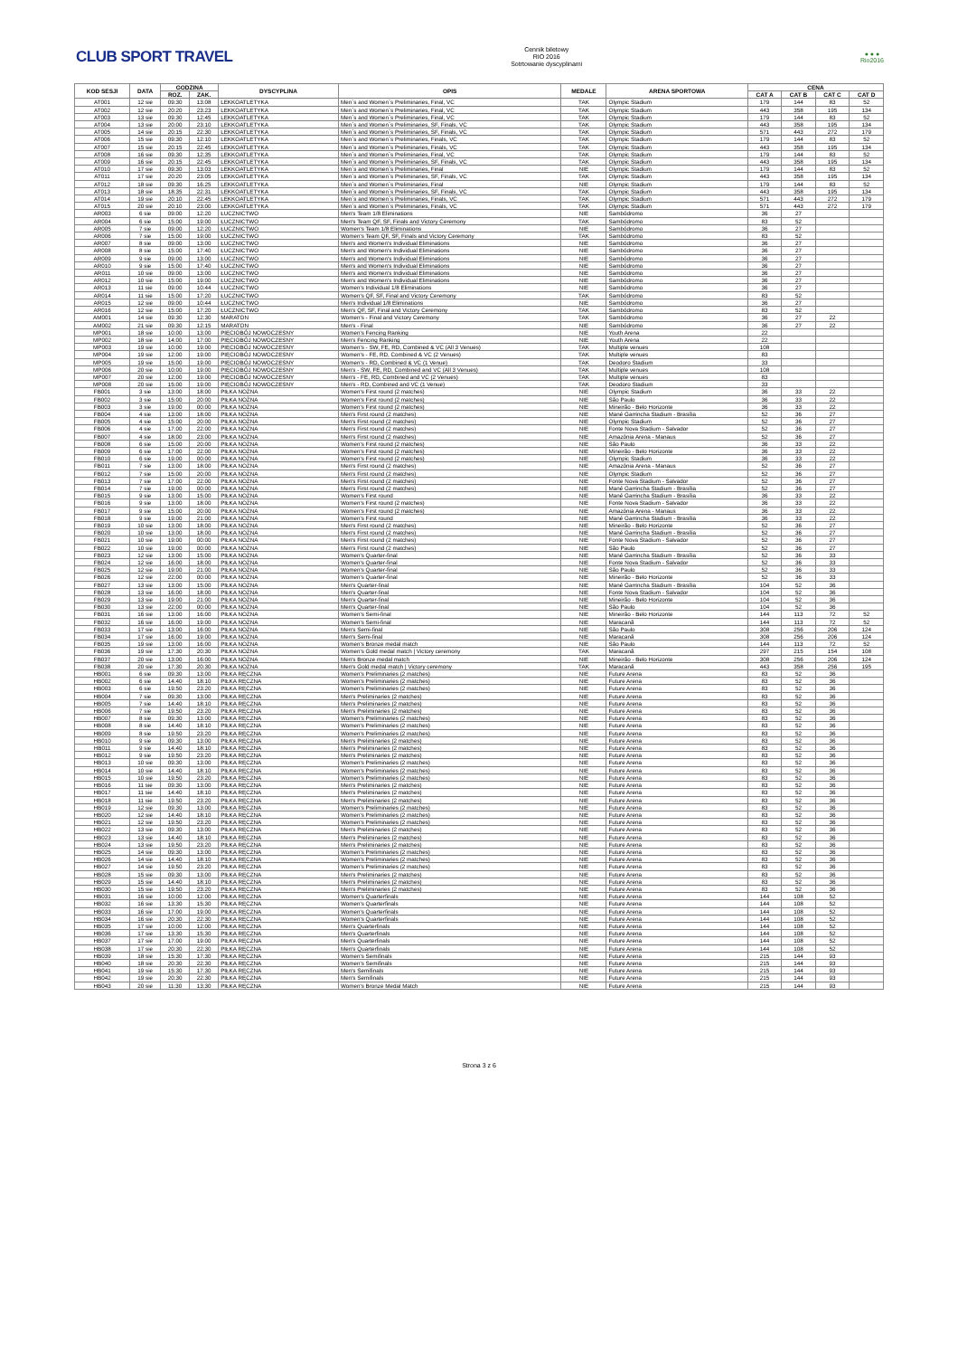CLUB SPORT TRAVEL
Cennik biletowy
RIO 2016
Sotrtowanie dyscyplinami
● ● ●
Rio2016
| KOD SESJI | DATA | GODZINA | | DYSCYPLINA | OPIS | MEDALE | ARENA SPORTOWA | CENA | | | |
| --- | --- | --- | --- | --- | --- | --- | --- | --- | --- | --- | --- |
| | | ROZ. | ZAK. | | | | | CAT A | CAT B | CAT C | CAT D |
| AT001 | 12 sie | 09:30 | 13:08 | LEKKOATLETYKA | Men´s and Women´s Preliminaries, Final, VC | TAK | Olympic Stadium | 179 | 144 | 83 | 52 |
| AT002 | 12 sie | 20:20 | 23:23 | LEKKOATLETYKA | Men´s and Women´s Preliminaries, Final, VC | TAK | Olympic Stadium | 443 | 358 | 195 | 134 |
| AT003 | 13 sie | 09:30 | 12:45 | LEKKOATLETYKA | Men´s and Women´s Preliminaries, Final, VC | TAK | Olympic Stadium | 179 | 144 | 83 | 52 |
| AT004 | 13 sie | 20:00 | 23:10 | LEKKOATLETYKA | Men´s and Women´s Preliminaries, SF, Finals, VC | TAK | Olympic Stadium | 443 | 358 | 195 | 134 |
| AT005 | 14 sie | 20:15 | 22:30 | LEKKOATLETYKA | Men´s and Women´s Preliminaries, SF, Finals, VC | TAK | Olympic Stadium | 571 | 443 | 272 | 179 |
| AT006 | 15 sie | 09:30 | 12:10 | LEKKOATLETYKA | Men´s and Women´s Preliminaries, Finals, VC | TAK | Olympic Stadium | 179 | 144 | 83 | 52 |
| AT007 | 15 sie | 20:15 | 22:45 | LEKKOATLETYKA | Men´s and Women´s Preliminaries, Finals, VC | TAK | Olympic Stadium | 443 | 358 | 195 | 134 |
| AT008 | 16 sie | 09:30 | 12:35 | LEKKOATLETYKA | Men´s and Women´s Preliminaries, Final, VC | TAK | Olympic Stadium | 179 | 144 | 83 | 52 |
| AT009 | 16 sie | 20:15 | 22:45 | LEKKOATLETYKA | Men´s and Women´s Preliminaries, SF, Finals, VC | TAK | Olympic Stadium | 443 | 358 | 195 | 134 |
| AT010 | 17 sie | 09:30 | 13:03 | LEKKOATLETYKA | Men´s and Women´s Preliminaries, Final | NIE | Olympic Stadium | 179 | 144 | 83 | 52 |
| AT011 | 17 sie | 20:20 | 23:05 | LEKKOATLETYKA | Men´s and Women´s Preliminaries, SF, Finals, VC | TAK | Olympic Stadium | 443 | 358 | 195 | 134 |
| AT012 | 18 sie | 09:30 | 16:25 | LEKKOATLETYKA | Men´s and Women´s Preliminaries, Final | NIE | Olympic Stadium | 179 | 144 | 83 | 52 |
| AT013 | 18 sie | 18:35 | 22:31 | LEKKOATLETYKA | Men´s and Women´s Preliminaries, SF, Finals, VC | TAK | Olympic Stadium | 443 | 358 | 195 | 134 |
| AT014 | 19 sie | 20:10 | 22:45 | LEKKOATLETYKA | Men´s and Women´s Preliminaries, Finals, VC | TAK | Olympic Stadium | 571 | 443 | 272 | 179 |
| AT015 | 20 sie | 20:10 | 23:00 | LEKKOATLETYKA | Men´s and Women´s Preliminaries, Finals, VC | TAK | Olympic Stadium | 571 | 443 | 272 | 179 |
| AR003 | 6 sie | 09:00 | 12:20 | ŁUCZNICTWO | Men's Team 1/8 Eliminations | NIE | Sambódromo | 36 | 27 | | |
| AR004 | 6 sie | 15:00 | 19:00 | ŁUCZNICTWO | Men's Team QF, SF, Finals and Victory Ceremony | TAK | Sambódromo | 83 | 52 | | |
| AR005 | 7 sie | 09:00 | 12:20 | ŁUCZNICTWO | Women's Team 1/8 Eliminations | NIE | Sambódromo | 36 | 27 | | |
| AR006 | 7 sie | 15:00 | 19:00 | ŁUCZNICTWO | Women's Team QF, SF, Finals and Victory Ceremony | TAK | Sambódromo | 83 | 52 | | |
| AR007 | 8 sie | 09:00 | 13:00 | ŁUCZNICTWO | Men's and Women's Individual Eliminations | NIE | Sambódromo | 36 | 27 | | |
| AR008 | 8 sie | 15:00 | 17:40 | ŁUCZNICTWO | Men's and Women's Individual Eliminations | NIE | Sambódromo | 36 | 27 | | |
| AR009 | 9 sie | 09:00 | 13:00 | ŁUCZNICTWO | Men's and Women's Individual Eliminations | NIE | Sambódromo | 36 | 27 | | |
| AR010 | 9 sie | 15:00 | 17:40 | ŁUCZNICTWO | Men's and Women's Individual Eliminations | NIE | Sambódromo | 36 | 27 | | |
| AR011 | 10 sie | 09:00 | 13:00 | ŁUCZNICTWO | Men's and Women's Individual Eliminations | NIE | Sambódromo | 36 | 27 | | |
| AR012 | 10 sie | 15:00 | 19:00 | ŁUCZNICTWO | Men's and Women's Individual Eliminations | NIE | Sambódromo | 36 | 27 | | |
| AR013 | 11 sie | 09:00 | 10:44 | ŁUCZNICTWO | Women's Individual 1/8 Eliminations | NIE | Sambódromo | 36 | 27 | | |
| AR014 | 11 sie | 15:00 | 17:20 | ŁUCZNICTWO | Women's QF, SF, Final and Victory Ceremony | TAK | Sambódromo | 83 | 52 | | |
| AR015 | 12 sie | 09:00 | 10:44 | ŁUCZNICTWO | Men's Individual 1/8 Eliminations | NIE | Sambódromo | 36 | 27 | | |
| AR016 | 12 sie | 15:00 | 17:20 | ŁUCZNICTWO | Men's QF, SF, Final and Victory Ceremony | TAK | Sambódromo | 83 | 52 | | |
| AM001 | 14 sie | 09:30 | 12:30 | MARATON | Women's - Final and Victory Ceremony | TAK | Sambódromo | 36 | 27 | 22 | |
| AM002 | 21 sie | 09:30 | 12:15 | MARATON | Men's - Final | NIE | Sambódromo | 36 | 27 | 22 | |
| MP001 | 18 sie | 10:00 | 13:00 | PIĘCIOBÓJ NOWOCZESNY | Women's Fencing Ranking | NIE | Youth Arena | 22 | | | |
| MP002 | 18 sie | 14:00 | 17:00 | PIĘCIOBÓJ NOWOCZESNY | Men's Fencing Ranking | NIE | Youth Arena | 22 | | | |
| MP003 | 19 sie | 10:00 | 19:00 | PIĘCIOBÓJ NOWOCZESNY | Women's - SW, FE, RD, Combined & VC (All 3 Venues) | TAK | Multiple venues | 108 | | | |
| MP004 | 19 sie | 12:00 | 19:00 | PIĘCIOBÓJ NOWOCZESNY | Women's - FE, RD, Combined & VC (2 Venues) | TAK | Multiple venues | 83 | | | |
| MP005 | 19 sie | 15:00 | 19:00 | PIĘCIOBÓJ NOWOCZESNY | Women's - RD, Combined & VC (1 Venue) | TAK | Deodoro Stadium | 33 | | | |
| MP006 | 20 sie | 10:00 | 19:00 | PIĘCIOBÓJ NOWOCZESNY | Men's - SW, FE, RD, Combined and VC (All 3 Venues) | TAK | Multiple venues | 108 | | | |
| MP007 | 20 sie | 12:00 | 19:00 | PIĘCIOBÓJ NOWOCZESNY | Men's - FE, RD, Combined and VC (2 Venues) | TAK | Multiple venues | 83 | | | |
| MP008 | 20 sie | 15:00 | 19:00 | PIĘCIOBÓJ NOWOCZESNY | Men's - RD, Combined and VC (1 Venue) | TAK | Deodoro Stadium | 33 | | | |
| FB001 | 3 sie | 13:00 | 18:00 | PIŁKA NOŻNA | Women's First round (2 matches) | NIE | Olympic Stadium | 36 | 33 | 22 | |
| FB002 | 3 sie | 15:00 | 20:00 | PIŁKA NOŻNA | Women's First round (2 matches) | NIE | São Paulo | 36 | 33 | 22 | |
| FB003 | 3 sie | 19:00 | 00:00 | PIŁKA NOŻNA | Women's First round (2 matches) | NIE | Mineirão - Belo Horizonte | 36 | 33 | 22 | |
| FB004 | 4 sie | 13:00 | 18:00 | PIŁKA NOŻNA | Men's First round (2 matches) | NIE | Mané Garrincha Stadium - Brasília | 52 | 36 | 27 | |
| FB005 | 4 sie | 15:00 | 20:00 | PIŁKA NOŻNA | Men's First round (2 matches) | NIE | Olympic Stadium | 52 | 36 | 27 | |
| FB006 | 4 sie | 17:00 | 22:00 | PIŁKA NOŻNA | Men's First round (2 matches) | NIE | Fonte Nova Stadium - Salvador | 52 | 36 | 27 | |
| FB007 | 4 sie | 18:00 | 23:00 | PIŁKA NOŻNA | Men's First round (2 matches) | NIE | Amazônia Arena - Manaus | 52 | 36 | 27 | |
| FB008 | 6 sie | 15:00 | 20:00 | PIŁKA NOŻNA | Women's First round (2 matches) | NIE | São Paulo | 36 | 33 | 22 | |
| FB009 | 6 sie | 17:00 | 22:00 | PIŁKA NOŻNA | Women's First round (2 matches) | NIE | Mineirão - Belo Horizonte | 36 | 33 | 22 | |
| FB010 | 6 sie | 19:00 | 00:00 | PIŁKA NOŻNA | Women's First round (2 matches) | NIE | Olympic Stadium | 36 | 33 | 22 | |
| FB011 | 7 sie | 13:00 | 18:00 | PIŁKA NOŻNA | Men's First round (2 matches) | NIE | Amazônia Arena - Manaus | 52 | 36 | 27 | |
| FB012 | 7 sie | 15:00 | 20:00 | PIŁKA NOŻNA | Men's First round (2 matches) | NIE | Olympic Stadium | 52 | 36 | 27 | |
| FB013 | 7 sie | 17:00 | 22:00 | PIŁKA NOŻNA | Men's First round (2 matches) | NIE | Fonte Nova Stadium - Salvador | 52 | 36 | 27 | |
| FB014 | 7 sie | 19:00 | 00:00 | PIŁKA NOŻNA | Men's First round (2 matches) | NIE | Mané Garrincha Stadium - Brasília | 52 | 36 | 27 | |
| FB015 | 9 sie | 13:00 | 15:00 | PIŁKA NOŻNA | Women's First round | NIE | Mané Garrincha Stadium - Brasília | 36 | 33 | 22 | |
| FB016 | 9 sie | 13:00 | 18:00 | PIŁKA NOŻNA | Women's First round (2 matches) | NIE | Fonte Nova Stadium - Salvador | 36 | 33 | 22 | |
| FB017 | 9 sie | 15:00 | 20:00 | PIŁKA NOŻNA | Women's First round (2 matches) | NIE | Amazônia Arena - Manaus | 36 | 33 | 22 | |
| FB018 | 9 sie | 19:00 | 21:00 | PIŁKA NOŻNA | Women's First round | NIE | Mané Garrincha Stadium - Brasília | 36 | 33 | 22 | |
| FB019 | 10 sie | 13:00 | 18:00 | PIŁKA NOŻNA | Men's First round (2 matches) | NIE | Mineirão - Belo Horizonte | 52 | 36 | 27 | |
| FB020 | 10 sie | 13:00 | 18:00 | PIŁKA NOŻNA | Men's First round (2 matches) | NIE | Mané Garrincha Stadium - Brasília | 52 | 36 | 27 | |
| FB021 | 10 sie | 19:00 | 00:00 | PIŁKA NOŻNA | Men's First round (2 matches) | NIE | Fonte Nova Stadium - Salvador | 52 | 36 | 27 | |
| FB022 | 10 sie | 19:00 | 00:00 | PIŁKA NOŻNA | Men's First round (2 matches) | NIE | São Paulo | 52 | 36 | 27 | |
| FB023 | 12 sie | 13:00 | 15:00 | PIŁKA NOŻNA | Women's Quarter-final | NIE | Mané Garrincha Stadium - Brasília | 52 | 36 | 33 | |
| FB024 | 12 sie | 16:00 | 18:00 | PIŁKA NOŻNA | Women's Quarter-final | NIE | Fonte Nova Stadium - Salvador | 52 | 36 | 33 | |
| FB025 | 12 sie | 19:00 | 21:00 | PIŁKA NOŻNA | Women's Quarter-final | NIE | São Paulo | 52 | 36 | 33 | |
| FB026 | 12 sie | 22:00 | 00:00 | PIŁKA NOŻNA | Women's Quarter-final | NIE | Mineirão - Belo Horizonte | 52 | 36 | 33 | |
| FB027 | 13 sie | 13:00 | 15:00 | PIŁKA NOŻNA | Men's Quarter-final | NIE | Mané Garrincha Stadium - Brasília | 104 | 52 | 36 | |
| FB028 | 13 sie | 16:00 | 18:00 | PIŁKA NOŻNA | Men's Quarter-final | NIE | Fonte Nova Stadium - Salvador | 104 | 52 | 36 | |
| FB029 | 13 sie | 19:00 | 21:00 | PIŁKA NOŻNA | Men's Quarter-final | NIE | Mineirão - Belo Horizonte | 104 | 52 | 36 | |
| FB030 | 13 sie | 22:00 | 00:00 | PIŁKA NOŻNA | Men's Quarter-final | NIE | São Paulo | 104 | 52 | 36 | |
| FB031 | 16 sie | 13:00 | 16:00 | PIŁKA NOŻNA | Women's Semi-final | NIE | Mineirão - Belo Horizonte | 144 | 113 | 72 | 52 |
| FB032 | 16 sie | 16:00 | 19:00 | PIŁKA NOŻNA | Women's Semi-final | NIE | Maracanã | 144 | 113 | 72 | 52 |
| FB033 | 17 sie | 13:00 | 16:00 | PIŁKA NOŻNA | Men's Semi-final | NIE | São Paulo | 308 | 256 | 206 | 124 |
| FB034 | 17 sie | 16:00 | 19:00 | PIŁKA NOŻNA | Men's Semi-final | NIE | Maracanã | 308 | 256 | 206 | 124 |
| FB035 | 19 sie | 13:00 | 16:00 | PIŁKA NOŻNA | Women's Bronze medal match | NIE | São Paulo | 144 | 113 | 72 | 52 |
| FB036 | 19 sie | 17:30 | 20:30 | PIŁKA NOŻNA | Women's Gold medal match / Victory ceremony | TAK | Maracanã | 297 | 215 | 154 | 108 |
| FB037 | 20 sie | 13:00 | 16:00 | PIŁKA NOŻNA | Men's Bronze medal match | NIE | Mineirão - Belo Horizonte | 308 | 256 | 206 | 124 |
| FB038 | 20 sie | 17:30 | 20:30 | PIŁKA NOŻNA | Men's Gold medal match / Victory ceremony | TAK | Maracanã | 443 | 358 | 256 | 195 |
| HB001 | 6 sie | 09:30 | 13:00 | PIŁKA RĘCZNA | Women's Preliminaries (2 matches) | NIE | Future Arena | 83 | 52 | 36 | |
| HB002 | 6 sie | 14:40 | 18:10 | PIŁKA RĘCZNA | Women's Preliminaries (2 matches) | NIE | Future Arena | 83 | 52 | 36 | |
| HB003 | 6 sie | 19:50 | 23:20 | PIŁKA RĘCZNA | Women's Preliminaries (2 matches) | NIE | Future Arena | 83 | 52 | 36 | |
| HB004 | 7 sie | 09:30 | 13:00 | PIŁKA RĘCZNA | Men's Preliminaries (2 matches) | NIE | Future Arena | 83 | 52 | 36 | |
| HB005 | 7 sie | 14:40 | 18:10 | PIŁKA RĘCZNA | Men's Preliminaries (2 matches) | NIE | Future Arena | 83 | 52 | 36 | |
| HB006 | 7 sie | 19:50 | 23:20 | PIŁKA RĘCZNA | Men's Preliminaries (2 matches) | NIE | Future Arena | 83 | 52 | 36 | |
| HB007 | 8 sie | 09:30 | 13:00 | PIŁKA RĘCZNA | Women's Preliminaries (2 matches) | NIE | Future Arena | 83 | 52 | 36 | |
| HB008 | 8 sie | 14:40 | 18:10 | PIŁKA RĘCZNA | Women's Preliminaries (2 matches) | NIE | Future Arena | 83 | 52 | 36 | |
| HB009 | 8 sie | 19:50 | 23:20 | PIŁKA RĘCZNA | Women's Preliminaries (2 matches) | NIE | Future Arena | 83 | 52 | 36 | |
| HB010 | 9 sie | 09:30 | 13:00 | PIŁKA RĘCZNA | Men's Preliminaries (2 matches) | NIE | Future Arena | 83 | 52 | 36 | |
| HB011 | 9 sie | 14:40 | 18:10 | PIŁKA RĘCZNA | Men's Preliminaries (2 matches) | NIE | Future Arena | 83 | 52 | 36 | |
| HB012 | 9 sie | 19:50 | 23:20 | PIŁKA RĘCZNA | Men's Preliminaries (2 matches) | NIE | Future Arena | 83 | 52 | 36 | |
| HB013 | 10 sie | 09:30 | 13:00 | PIŁKA RĘCZNA | Women's Preliminaries (2 matches) | NIE | Future Arena | 83 | 52 | 36 | |
| HB014 | 10 sie | 14:40 | 18:10 | PIŁKA RĘCZNA | Women's Preliminaries (2 matches) | NIE | Future Arena | 83 | 52 | 36 | |
| HB015 | 10 sie | 19:50 | 23:20 | PIŁKA RĘCZNA | Women's Preliminaries (2 matches) | NIE | Future Arena | 83 | 52 | 36 | |
| HB016 | 11 sie | 09:30 | 13:00 | PIŁKA RĘCZNA | Men's Preliminaries (2 matches) | NIE | Future Arena | 83 | 52 | 36 | |
| HB017 | 11 sie | 14:40 | 18:10 | PIŁKA RĘCZNA | Men's Preliminaries (2 matches) | NIE | Future Arena | 83 | 52 | 36 | |
| HB018 | 11 sie | 19:50 | 23:20 | PIŁKA RĘCZNA | Men's Preliminaries (2 matches) | NIE | Future Arena | 83 | 52 | 36 | |
| HB019 | 12 sie | 09:30 | 13:00 | PIŁKA RĘCZNA | Women's Preliminaries (2 matches) | NIE | Future Arena | 83 | 52 | 36 | |
| HB020 | 12 sie | 14:40 | 18:10 | PIŁKA RĘCZNA | Women's Preliminaries (2 matches) | NIE | Future Arena | 83 | 52 | 36 | |
| HB021 | 12 sie | 19:50 | 23:20 | PIŁKA RĘCZNA | Women's Preliminaries (2 matches) | NIE | Future Arena | 83 | 52 | 36 | |
| HB022 | 13 sie | 09:30 | 13:00 | PIŁKA RĘCZNA | Men's Preliminaries (2 matches) | NIE | Future Arena | 83 | 52 | 36 | |
| HB023 | 13 sie | 14:40 | 18:10 | PIŁKA RĘCZNA | Men's Preliminaries (2 matches) | NIE | Future Arena | 83 | 52 | 36 | |
| HB024 | 13 sie | 19:50 | 23:20 | PIŁKA RĘCZNA | Men's Preliminaries (2 matches) | NIE | Future Arena | 83 | 52 | 36 | |
| HB025 | 14 sie | 09:30 | 13:00 | PIŁKA RĘCZNA | Women's Preliminaries (2 matches) | NIE | Future Arena | 83 | 52 | 36 | |
| HB026 | 14 sie | 14:40 | 18:10 | PIŁKA RĘCZNA | Women's Preliminaries (2 matches) | NIE | Future Arena | 83 | 52 | 36 | |
| HB027 | 14 sie | 19:50 | 23:20 | PIŁKA RĘCZNA | Women's Preliminaries (2 matches) | NIE | Future Arena | 83 | 52 | 36 | |
| HB028 | 15 sie | 09:30 | 13:00 | PIŁKA RĘCZNA | Men's Preliminaries (2 matches) | NIE | Future Arena | 83 | 52 | 36 | |
| HB029 | 15 sie | 14:40 | 18:10 | PIŁKA RĘCZNA | Men's Preliminaries (2 matches) | NIE | Future Arena | 83 | 52 | 36 | |
| HB030 | 15 sie | 19:50 | 23:20 | PIŁKA RĘCZNA | Men's Preliminaries (2 matches) | NIE | Future Arena | 83 | 52 | 36 | |
| HB031 | 16 sie | 10:00 | 12:00 | PIŁKA RĘCZNA | Women's Quarterfinals | NIE | Future Arena | 144 | 108 | 52 | |
| HB032 | 16 sie | 13:30 | 15:30 | PIŁKA RĘCZNA | Women's Quarterfinals | NIE | Future Arena | 144 | 108 | 52 | |
| HB033 | 16 sie | 17:00 | 19:00 | PIŁKA RĘCZNA | Women's Quarterfinals | NIE | Future Arena | 144 | 108 | 52 | |
| HB034 | 16 sie | 20:30 | 22:30 | PIŁKA RĘCZNA | Women's Quarterfinals | NIE | Future Arena | 144 | 108 | 52 | |
| HB035 | 17 sie | 10:00 | 12:00 | PIŁKA RĘCZNA | Men's Quarterfinals | NIE | Future Arena | 144 | 108 | 52 | |
| HB036 | 17 sie | 13:30 | 15:30 | PIŁKA RĘCZNA | Men's Quarterfinals | NIE | Future Arena | 144 | 108 | 52 | |
| HB037 | 17 sie | 17:00 | 19:00 | PIŁKA RĘCZNA | Men's Quarterfinals | NIE | Future Arena | 144 | 108 | 52 | |
| HB038 | 17 sie | 20:30 | 22:30 | PIŁKA RĘCZNA | Men's Quarterfinals | NIE | Future Arena | 144 | 108 | 52 | |
| HB039 | 18 sie | 15:30 | 17:30 | PIŁKA RĘCZNA | Women's Semifinals | NIE | Future Arena | 215 | 144 | 93 | |
| HB040 | 18 sie | 20:30 | 22:30 | PIŁKA RĘCZNA | Women's Semifinals | NIE | Future Arena | 215 | 144 | 93 | |
| HB041 | 19 sie | 15:30 | 17:30 | PIŁKA RĘCZNA | Men's Semifinals | NIE | Future Arena | 215 | 144 | 93 | |
| HB042 | 19 sie | 20:30 | 22:30 | PIŁKA RĘCZNA | Men's Semifinals | NIE | Future Arena | 215 | 144 | 93 | |
| HB043 | 20 sie | 11:30 | 13:30 | PIŁKA RĘCZNA | Women's Bronze Medal Match | NIE | Future Arena | 215 | 144 | 93 | |
Strona 3 z 6